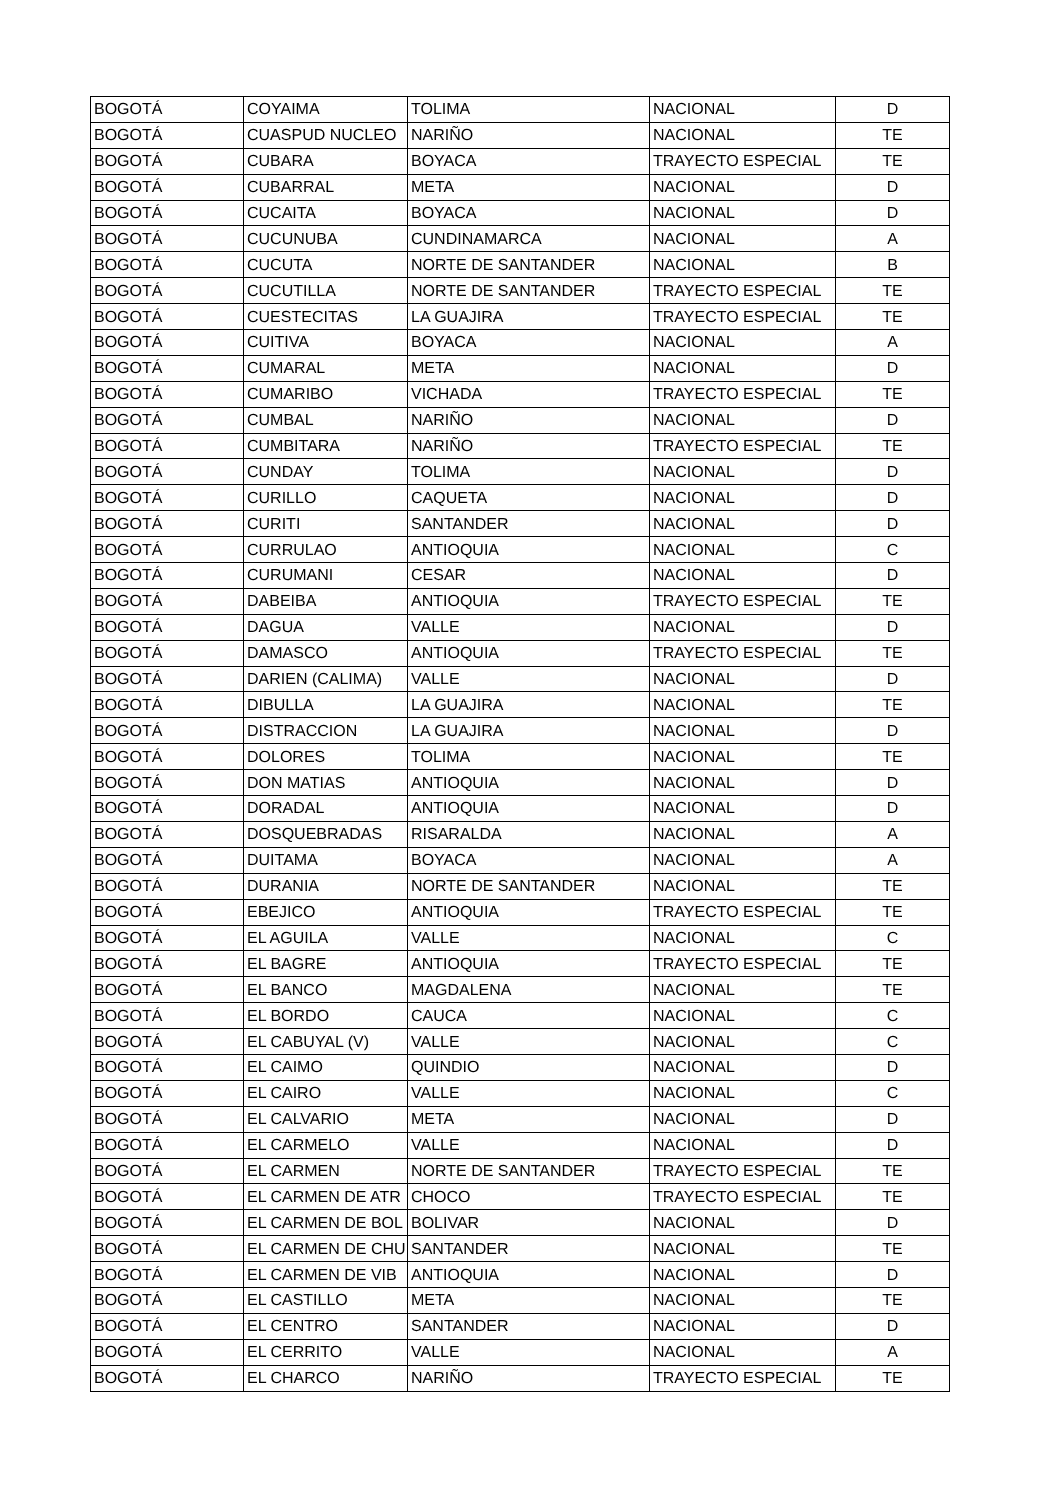| BOGOTÁ | COYAIMA | TOLIMA | NACIONAL | D |
| BOGOTÁ | CUASPUD NUCLEO | NARIÑO | NACIONAL | TE |
| BOGOTÁ | CUBARA | BOYACA | TRAYECTO ESPECIAL | TE |
| BOGOTÁ | CUBARRAL | META | NACIONAL | D |
| BOGOTÁ | CUCAITA | BOYACA | NACIONAL | D |
| BOGOTÁ | CUCUNUBA | CUNDINAMARCA | NACIONAL | A |
| BOGOTÁ | CUCUTA | NORTE DE SANTANDER | NACIONAL | B |
| BOGOTÁ | CUCUTILLA | NORTE DE SANTANDER | TRAYECTO ESPECIAL | TE |
| BOGOTÁ | CUESTECITAS | LA GUAJIRA | TRAYECTO ESPECIAL | TE |
| BOGOTÁ | CUITIVA | BOYACA | NACIONAL | A |
| BOGOTÁ | CUMARAL | META | NACIONAL | D |
| BOGOTÁ | CUMARIBO | VICHADA | TRAYECTO ESPECIAL | TE |
| BOGOTÁ | CUMBAL | NARIÑO | NACIONAL | D |
| BOGOTÁ | CUMBITARA | NARIÑO | TRAYECTO ESPECIAL | TE |
| BOGOTÁ | CUNDAY | TOLIMA | NACIONAL | D |
| BOGOTÁ | CURILLO | CAQUETA | NACIONAL | D |
| BOGOTÁ | CURITI | SANTANDER | NACIONAL | D |
| BOGOTÁ | CURRULAO | ANTIOQUIA | NACIONAL | C |
| BOGOTÁ | CURUMANI | CESAR | NACIONAL | D |
| BOGOTÁ | DABEIBA | ANTIOQUIA | TRAYECTO ESPECIAL | TE |
| BOGOTÁ | DAGUA | VALLE | NACIONAL | D |
| BOGOTÁ | DAMASCO | ANTIOQUIA | TRAYECTO ESPECIAL | TE |
| BOGOTÁ | DARIEN (CALIMA) | VALLE | NACIONAL | D |
| BOGOTÁ | DIBULLA | LA GUAJIRA | NACIONAL | TE |
| BOGOTÁ | DISTRACCION | LA GUAJIRA | NACIONAL | D |
| BOGOTÁ | DOLORES | TOLIMA | NACIONAL | TE |
| BOGOTÁ | DON MATIAS | ANTIOQUIA | NACIONAL | D |
| BOGOTÁ | DORADAL | ANTIOQUIA | NACIONAL | D |
| BOGOTÁ | DOSQUEBRADAS | RISARALDA | NACIONAL | A |
| BOGOTÁ | DUITAMA | BOYACA | NACIONAL | A |
| BOGOTÁ | DURANIA | NORTE DE SANTANDER | NACIONAL | TE |
| BOGOTÁ | EBEJICO | ANTIOQUIA | TRAYECTO ESPECIAL | TE |
| BOGOTÁ | EL AGUILA | VALLE | NACIONAL | C |
| BOGOTÁ | EL BAGRE | ANTIOQUIA | TRAYECTO ESPECIAL | TE |
| BOGOTÁ | EL BANCO | MAGDALENA | NACIONAL | TE |
| BOGOTÁ | EL BORDO | CAUCA | NACIONAL | C |
| BOGOTÁ | EL CABUYAL (V) | VALLE | NACIONAL | C |
| BOGOTÁ | EL CAIMO | QUINDIO | NACIONAL | D |
| BOGOTÁ | EL CAIRO | VALLE | NACIONAL | C |
| BOGOTÁ | EL CALVARIO | META | NACIONAL | D |
| BOGOTÁ | EL CARMELO | VALLE | NACIONAL | D |
| BOGOTÁ | EL CARMEN | NORTE DE SANTANDER | TRAYECTO ESPECIAL | TE |
| BOGOTÁ | EL CARMEN DE ATR | CHOCO | TRAYECTO ESPECIAL | TE |
| BOGOTÁ | EL CARMEN DE BOL | BOLIVAR | NACIONAL | D |
| BOGOTÁ | EL CARMEN DE CHU | SANTANDER | NACIONAL | TE |
| BOGOTÁ | EL CARMEN DE VIB | ANTIOQUIA | NACIONAL | D |
| BOGOTÁ | EL CASTILLO | META | NACIONAL | TE |
| BOGOTÁ | EL CENTRO | SANTANDER | NACIONAL | D |
| BOGOTÁ | EL CERRITO | VALLE | NACIONAL | A |
| BOGOTÁ | EL CHARCO | NARIÑO | TRAYECTO ESPECIAL | TE |